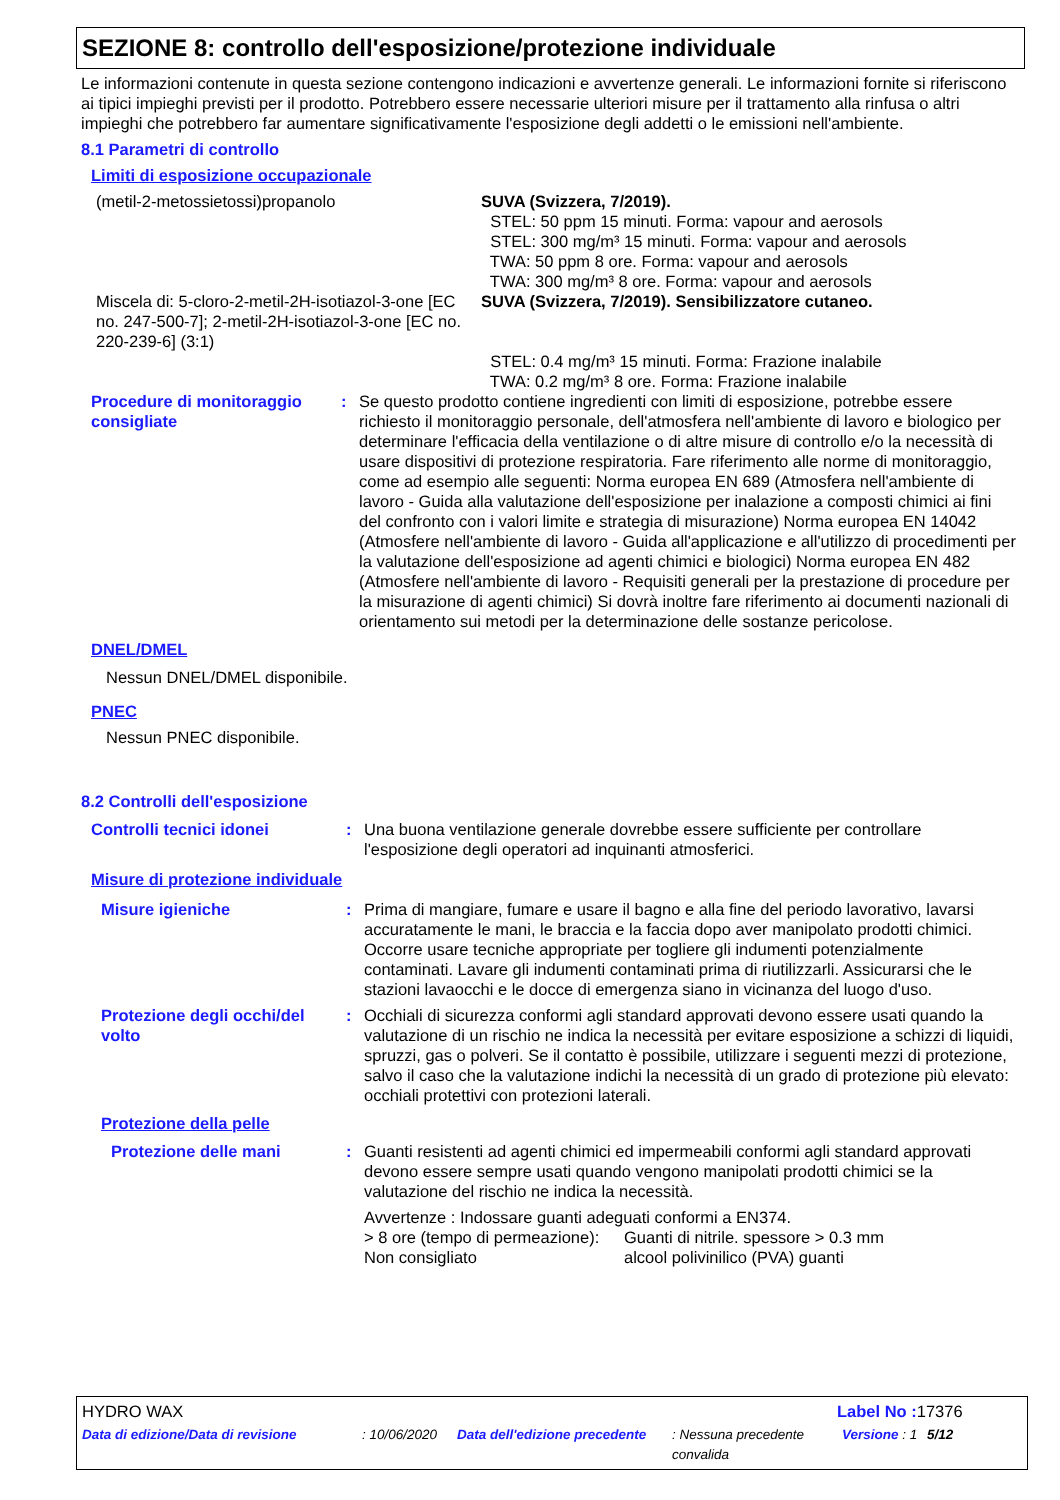SEZIONE 8: controllo dell'esposizione/protezione individuale
Le informazioni contenute in questa sezione contengono indicazioni e avvertenze generali. Le informazioni fornite si riferiscono ai tipici impieghi previsti per il prodotto. Potrebbero essere necessarie ulteriori misure per il trattamento alla rinfusa o altri impieghi che potrebbero far aumentare significativamente l'esposizione degli addetti o le emissioni nell'ambiente.
8.1 Parametri di controllo
Limiti di esposizione occupazionale
| (metil-2-metossietossi)propanolo | SUVA (Svizzera, 7/2019). STEL: 50 ppm 15 minuti. Forma: vapour and aerosols STEL: 300 mg/m³ 15 minuti. Forma: vapour and aerosols TWA: 50 ppm 8 ore. Forma: vapour and aerosols TWA: 300 mg/m³ 8 ore. Forma: vapour and aerosols |
| Miscela di: 5-cloro-2-metil-2H-isotiazol-3-one [EC no. 247-500-7]; 2-metil-2H-isotiazol-3-one [EC no. 220-239-6] (3:1) | SUVA (Svizzera, 7/2019). Sensibilizzatore cutaneo. STEL: 0.4 mg/m³ 15 minuti. Forma: Frazione inalabile TWA: 0.2 mg/m³ 8 ore. Forma: Frazione inalabile |
| Procedure di monitoraggio consigliate | : | Se questo prodotto contiene ingredienti con limiti di esposizione, potrebbe essere richiesto il monitoraggio personale, dell'atmosfera nell'ambiente di lavoro e biologico per determinare l'efficacia della ventilazione o di altre misure di controllo e/o la necessità di usare dispositivi di protezione respiratoria. Fare riferimento alle norme di monitoraggio, come ad esempio alle seguenti: Norma europea EN 689 (Atmosfera nell'ambiente di lavoro - Guida alla valutazione dell'esposizione per inalazione a composti chimici ai fini del confronto con i valori limite e strategia di misurazione) Norma europea EN 14042 (Atmosfere nell'ambiente di lavoro - Guida all'applicazione e all'utilizzo di procedimenti per la valutazione dell'esposizione ad agenti chimici e biologici) Norma europea EN 482 (Atmosfere nell'ambiente di lavoro - Requisiti generali per la prestazione di procedure per la misurazione di agenti chimici) Si dovrà inoltre fare riferimento ai documenti nazionali di orientamento sui metodi per la determinazione delle sostanze pericolose. |
DNEL/DMEL
Nessun DNEL/DMEL disponibile.
PNEC
Nessun PNEC disponibile.
8.2 Controlli dell'esposizione
| Controlli tecnici idonei | : | Una buona ventilazione generale dovrebbe essere sufficiente per controllare l'esposizione degli operatori ad inquinanti atmosferici. |
Misure di protezione individuale
| Misure igieniche | : | Prima di mangiare, fumare e usare il bagno e alla fine del periodo lavorativo, lavarsi accuratamente le mani, le braccia e la faccia dopo aver manipolato prodotti chimici. Occorre usare tecniche appropriate per togliere gli indumenti potenzialmente contaminati. Lavare gli indumenti contaminati prima di riutilizzarli. Assicurarsi che le stazioni lavaocchi e le docce di emergenza siano in vicinanza del luogo d'uso. |
| Protezione degli occhi/del volto | : | Occhiali di sicurezza conformi agli standard approvati devono essere usati quando la valutazione di un rischio ne indica la necessità per evitare esposizione a schizzi di liquidi, spruzzi, gas o polveri. Se il contatto è possibile, utilizzare i seguenti mezzi di protezione, salvo il caso che la valutazione indichi la necessità di un grado di protezione più elevato: occhiali protettivi con protezioni laterali. |
| Protezione della pelle | | |
| Protezione delle mani | : | Guanti resistenti ad agenti chimici ed impermeabili conformi agli standard approvati devono essere sempre usati quando vengono manipolati prodotti chimici se la valutazione del rischio ne indica la necessità. Avvertenze : Indossare guanti adeguati conformi a EN374. / > 8 ore (tempo di permeazione): / Guanti di nitrile. spessore > 0.3 mm / / Non consigliato / alcool polivinilico (PVA) guanti / |
| HYDRO WAX | Label No : 17376 |
| Data di edizione/Data di revisione | : 10/06/2020 | Data dell'edizione precedente | : Nessuna precedente convalida | Versione : 1 | 5/12 |